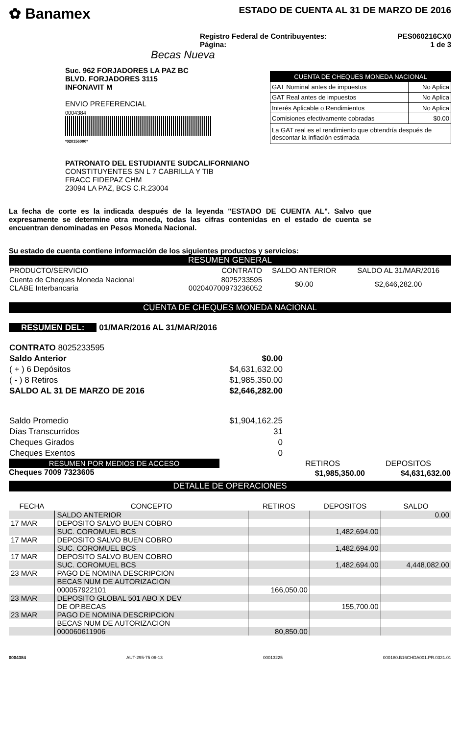✿ Banamex
ESTADO DE CUENTA AL 31 DE MARZO DE 2016
Registro Federal de Contribuyentes:
Página:
PES060216CX0
1 de 3
Becas Nueva
Suc. 962 FORJADORES LA PAZ BC
BLVD. FORJADORES 3115
INFONAVIT M
ENVIO PREFERENCIAL
0004384
*020156000*
| CUENTA DE CHEQUES MONEDA NACIONAL | |
| GAT Nominal antes de impuestos | No Aplica |
| GAT Real antes de impuestos | No Aplica |
| Interés Aplicable o Rendimientos | No Aplica |
| Comisiones efectivamente cobradas | $0.00 |
| La GAT real es el rendimiento que obtendría después de descontar la inflación estimada | |
PATRONATO DEL ESTUDIANTE SUDCALIFORNIANO
CONSTITUYENTES SN L 7 CABRILLA Y TIB
FRACC FIDEPAZ CHM
23094 LA PAZ, BCS C.R.23004
La fecha de corte es la indicada después de la leyenda "ESTADO DE CUENTA AL". Salvo que expresamente se determine otra moneda, todas las cifras contenidas en el estado de cuenta se encuentran denominadas en Pesos Moneda Nacional.
Su estado de cuenta contiene información de los siguientes productos y servicios:
RESUMEN GENERAL
| PRODUCTO/SERVICIO | CONTRATO | SALDO ANTERIOR | SALDO AL 31/MAR/2016 |
| --- | --- | --- | --- |
| Cuenta de Cheques Moneda Nacional CLABE Interbancaria | 8025233595 002040700973236052 | $0.00 | $2,646,282.00 |
CUENTA DE CHEQUES MONEDA NACIONAL
RESUMEN DEL: 01/MAR/2016 AL 31/MAR/2016
| CONTRATO 8025233595 | |
| Saldo Anterior | $0.00 |
| ( + ) 6 Depósitos | $4,631,632.00 |
| ( - ) 8 Retiros | $1,985,350.00 |
| SALDO AL 31 DE MARZO DE 2016 | $2,646,282.00 |
| Saldo Promedio | $1,904,162.25 |
| Días Transcurridos | 31 |
| Cheques Girados | 0 |
| Cheques Exentos | 0 |
RESUMEN POR MEDIOS DE ACCESO
Cheques 7009 7323605
| RETIROS | DEPOSITOS |
| $1,985,350.00 | $4,631,632.00 |
DETALLE DE OPERACIONES
| FECHA | CONCEPTO | RETIROS | DEPOSITOS | SALDO |
| --- | --- | --- | --- | --- |
| | SALDO ANTERIOR | | | 0.00 |
| 17 MAR | DEPOSITO SALVO BUEN COBRO | | | |
| | SUC. COROMUEL BCS | | 1,482,694.00 | |
| 17 MAR | DEPOSITO SALVO BUEN COBRO | | | |
| | SUC. COROMUEL BCS | | 1,482,694.00 | |
| 17 MAR | DEPOSITO SALVO BUEN COBRO | | | |
| | SUC. COROMUEL BCS | | 1,482,694.00 | 4,448,082.00 |
| 23 MAR | PAGO DE NOMINA DESCRIPCION | | | |
| | BECAS NUM DE AUTORIZACION | | | |
| | 000057922101 | 166,050.00 | | |
| 23 MAR | DEPOSITO GLOBAL 501 ABO X DEV | | | |
| | DE OP.BECAS | | 155,700.00 | |
| 23 MAR | PAGO DE NOMINA DESCRIPCION | | | |
| | BECAS NUM DE AUTORIZACION | | | |
| | 000060611906 | 80,850.00 | | |
0004384 AUT-295-75 06-13 00013225 000180.B16CHDA001.PR.0331.01